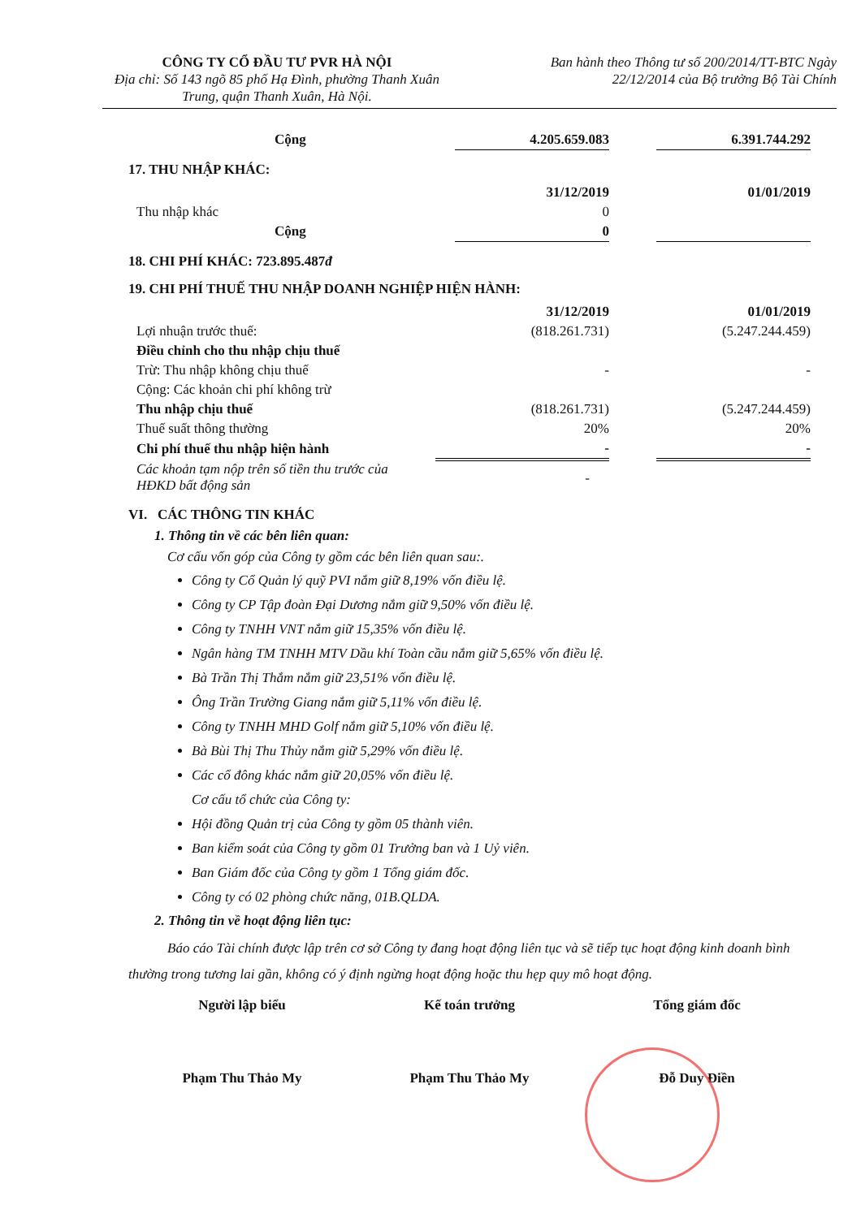CÔNG TY CỔ ĐẦU TƯ PVR HÀ NỘI
Địa chỉ: Số 143 ngõ 85 phố Hạ Đình, phường Thanh Xuân Trung, quận Thanh Xuân, Hà Nội.
Ban hành theo Thông tư số 200/2014/TT-BTC Ngày
22/12/2014 của Bộ trưởng Bộ Tài Chính
| Cộng | 4.205.659.083 | | 6.391.744.292 |
17. THU NHẬP KHÁC:
| | 31/12/2019 | | 01/01/2019 |
| Thu nhập khác | 0 | | |
| Cộng | 0 | | |
18. CHI PHÍ KHÁC: 723.895.487đ
19. CHI PHÍ THUẾ THU NHẬP DOANH NGHIỆP HIỆN HÀNH:
| | 31/12/2019 | | 01/01/2019 |
| Lợi nhuận trước thuế: | (818.261.731) | | (5.247.244.459) |
| Điều chỉnh cho thu nhập chịu thuế | | | |
| Trừ: Thu nhập không chịu thuế | - | | - |
| Cộng: Các khoản chi phí không trừ | | | |
| Thu nhập chịu thuế | (818.261.731) | | (5.247.244.459) |
| Thuế suất thông thường | 20% | | 20% |
| Chi phí thuế thu nhập hiện hành | - | | - |
| Các khoản tạm nộp trên số tiền thu trước của HĐKD bất động sản | - | | |
VI. CÁC THÔNG TIN KHÁC
1. Thông tin về các bên liên quan:
Cơ cấu vốn góp của Công ty gồm các bên liên quan sau:.
Công ty Cổ Quản lý quỹ PVI nắm giữ 8,19% vốn điều lệ.
Công ty CP Tập đoàn Đại Dương nắm giữ 9,50% vốn điều lệ.
Công ty TNHH VNT nắm giữ 15,35% vốn điều lệ.
Ngân hàng TM TNHH MTV Dầu khí Toàn cầu nắm giữ 5,65% vốn điều lệ.
Bà Trần Thị Thắm nắm giữ 23,51% vốn điều lệ.
Ông Trần Trường Giang nắm giữ 5,11% vốn điều lệ.
Công ty TNHH MHD Golf nắm giữ 5,10% vốn điều lệ.
Bà Bùi Thị Thu Thủy nắm giữ 5,29% vốn điều lệ.
Các cổ đông khác nắm giữ 20,05% vốn điều lệ.
Cơ cấu tổ chức của Công ty:
Hội đồng Quản trị của Công ty gồm 05 thành viên.
Ban kiểm soát của Công ty gồm 01 Trưởng ban và 1 Uỷ viên.
Ban Giám đốc của Công ty gồm 1 Tổng giám đốc.
Công ty có 02 phòng chức năng, 01B.QLDA.
2. Thông tin về hoạt động liên tục:
Báo cáo Tài chính được lập trên cơ sở Công ty đang hoạt động liên tục và sẽ tiếp tục hoạt động kinh doanh bình thường trong tương lai gần, không có ý định ngừng hoạt động hoặc thu hẹp quy mô hoạt động.
Người lập biểu Kế toán trưởng Tổng giám đốc
Phạm Thu Thảo My Phạm Thu Thảo My Đỗ Duy Điền